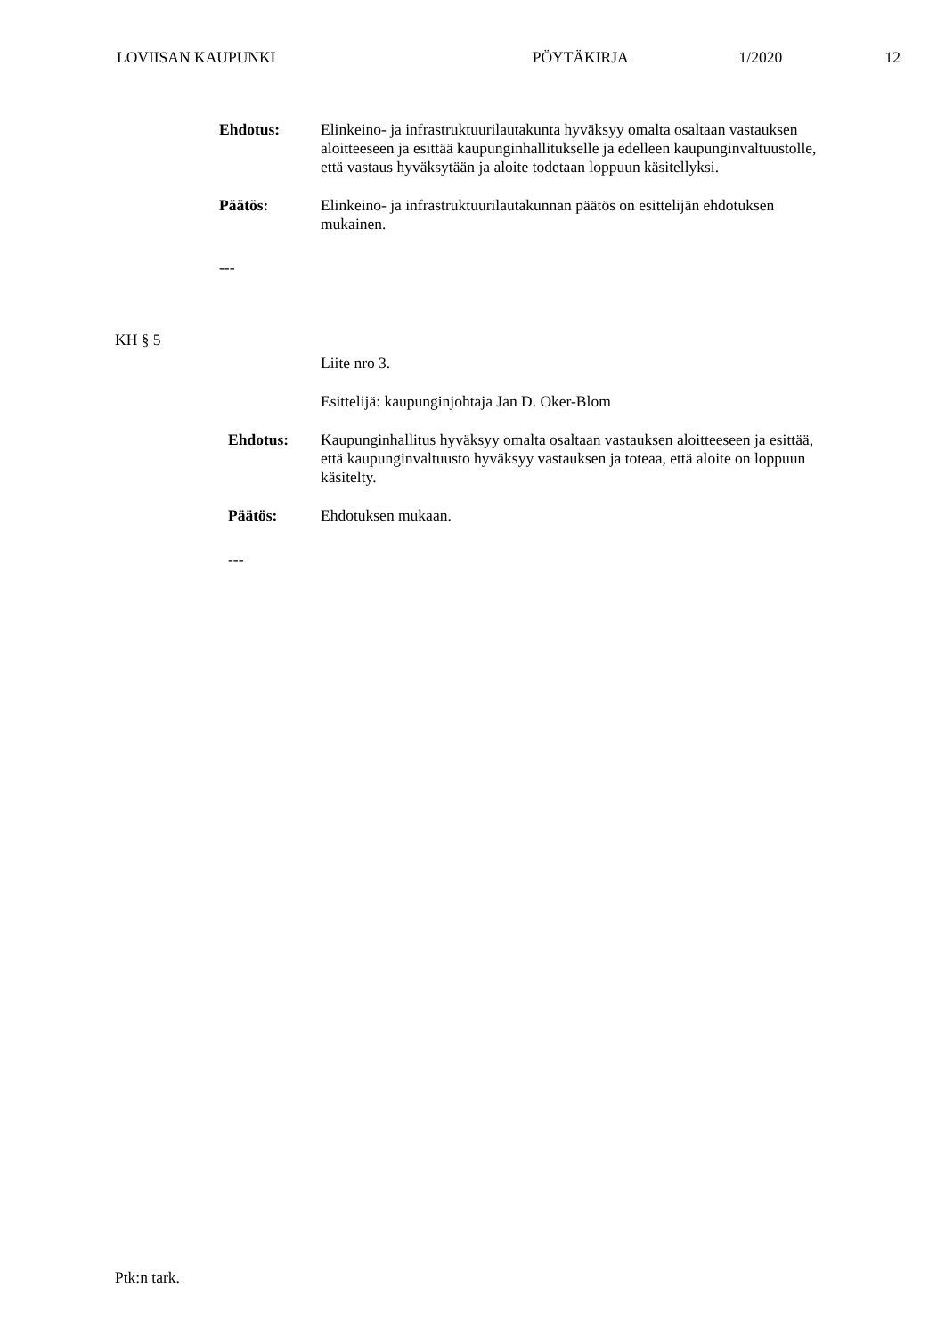LOVIISAN KAUPUNKI PÖYTÄKIRJA 1/2020 12
Ehdotus:
Elinkeino- ja infrastruktuurilautakunta hyväksyy omalta osaltaan vastauksen aloitteeseen ja esittää kaupunginhallitukselle ja edelleen kaupunginvaltuustolle, että vastaus hyväksytään ja aloite todetaan loppuun käsitellyksi.
Päätös:
Elinkeino- ja infrastruktuurilautakunnan päätös on esittelijän ehdotuksen mukainen.
---
KH § 5
Liite nro 3.
Esittelijä: kaupunginjohtaja Jan D. Oker-Blom
Ehdotus:
Kaupunginhallitus hyväksyy omalta osaltaan vastauksen aloitteeseen ja esittää, että kaupunginvaltuusto hyväksyy vastauksen ja toteaa, että aloite on loppuun käsitelty.
Päätös:
Ehdotuksen mukaan.
---
Ptk:n tark.